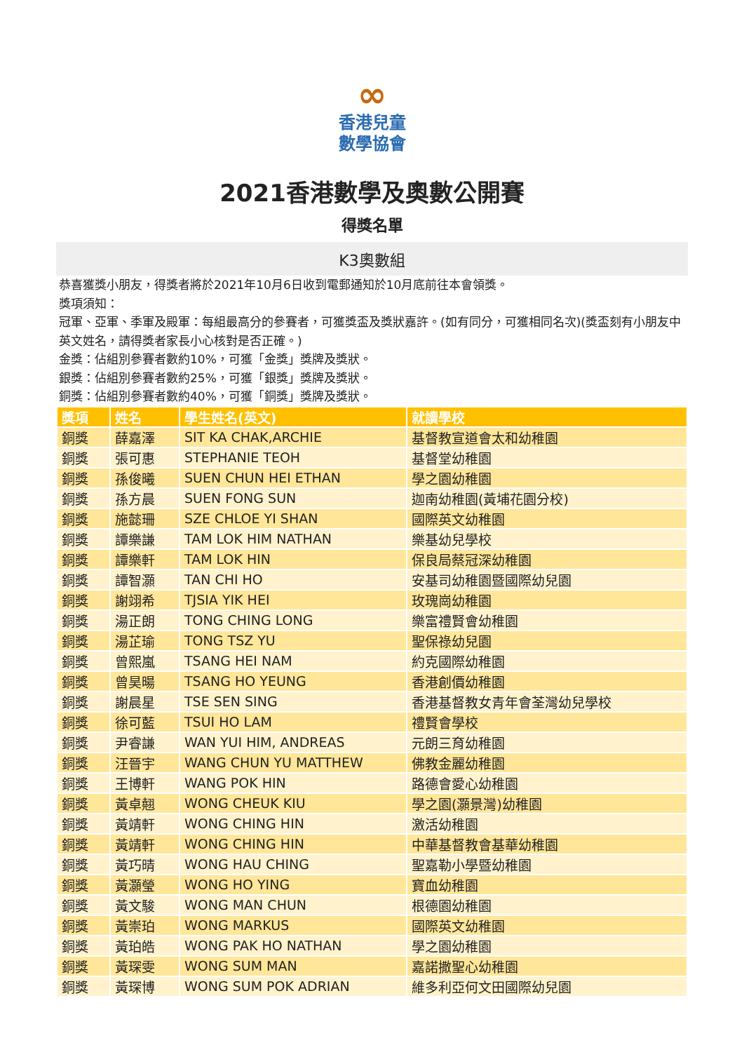∞
香港兒童
數學協會
2021香港數學及奧數公開賽
得獎名單
K3奧數組
恭喜獲獎小朋友，得獎者將於2021年10月6日收到電郵通知於10月底前往本會領獎。
獎項須知：
冠軍、亞軍、季軍及殿軍：每組最高分的參賽者，可獲獎盃及獎狀嘉許。(如有同分，可獲相同名次)(獎盃刻有小朋友中英文姓名，請得獎者家長小心核對是否正確。)
金獎：佔組別參賽者數約10%，可獲「金獎」獎牌及獎狀。
銀獎：佔組別參賽者數約25%，可獲「銀獎」獎牌及獎狀。
銅獎：佔組別參賽者數約40%，可獲「銅獎」獎牌及獎狀。
| 獎項 | 姓名 | 學生姓名(英文) | 就讀學校 |
| --- | --- | --- | --- |
| 銅獎 | 薛嘉澤 | SIT KA CHAK,ARCHIE | 基督教宣道會太和幼稚園 |
| 銅獎 | 張可惠 | STEPHANIE TEOH | 基督堂幼稚園 |
| 銅獎 | 孫俊曦 | SUEN CHUN HEI ETHAN | 學之園幼稚園 |
| 銅獎 | 孫方晨 | SUEN FONG SUN | 迦南幼稚園(黃埔花園分校) |
| 銅獎 | 施懿珊 | SZE CHLOE YI SHAN | 國際英文幼稚園 |
| 銅獎 | 譚樂謙 | TAM LOK HIM NATHAN | 樂基幼兒學校 |
| 銅獎 | 譚樂軒 | TAM LOK HIN | 保良局蔡冠深幼稚園 |
| 銅獎 | 譚智灝 | TAN CHI HO | 安基司幼稚園暨國際幼兒園 |
| 銅獎 | 謝翊希 | TJSIA YIK HEI | 玫瑰崗幼稚園 |
| 銅獎 | 湯正朗 | TONG CHING LONG | 樂富禮賢會幼稚園 |
| 銅獎 | 湯芷瑜 | TONG TSZ YU | 聖保祿幼兒園 |
| 銅獎 | 曾熙嵐 | TSANG HEI NAM | 約克國際幼稚園 |
| 銅獎 | 曾昊暘 | TSANG HO YEUNG | 香港創價幼稚園 |
| 銅獎 | 謝晨星 | TSE SEN SING | 香港基督教女青年會荃灣幼兒學校 |
| 銅獎 | 徐可藍 | TSUI HO LAM | 禮賢會學校 |
| 銅獎 | 尹睿謙 | WAN YUI HIM, ANDREAS | 元朗三育幼稚園 |
| 銅獎 | 汪晉宇 | WANG CHUN YU MATTHEW | 佛教金麗幼稚園 |
| 銅獎 | 王博軒 | WANG POK HIN | 路德會愛心幼稚園 |
| 銅獎 | 黃卓翹 | WONG CHEUK KIU | 學之園(灝景灣)幼稚園 |
| 銅獎 | 黃靖軒 | WONG CHING HIN | 激活幼稚園 |
| 銅獎 | 黃靖軒 | WONG CHING HIN | 中華基督教會基華幼稚園 |
| 銅獎 | 黃巧晴 | WONG HAU CHING | 聖嘉勒小學暨幼稚園 |
| 銅獎 | 黃灝瑩 | WONG HO YING | 寶血幼稚園 |
| 銅獎 | 黃文駿 | WONG MAN CHUN | 根德園幼稚園 |
| 銅獎 | 黃崇珀 | WONG MARKUS | 國際英文幼稚園 |
| 銅獎 | 黃珀皓 | WONG PAK HO NATHAN | 學之園幼稚園 |
| 銅獎 | 黃琛雯 | WONG SUM MAN | 嘉諾撒聖心幼稚園 |
| 銅獎 | 黃琛博 | WONG SUM POK ADRIAN | 維多利亞何文田國際幼兒園 |